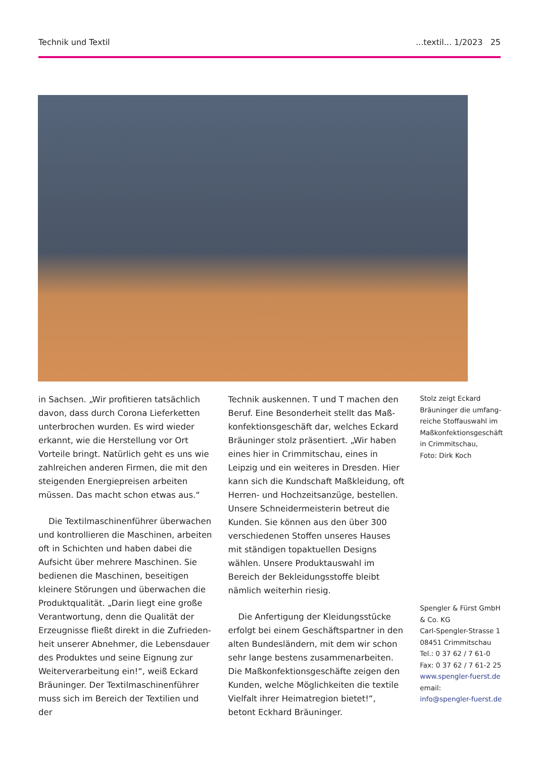Technik und Textil...textil... 1/2023 25
in Sachsen. „Wir profitieren tatsächlich davon, dass durch Corona Lieferketten unterbrochen wurden. Es wird wieder erkannt, wie die Herstellung vor Ort Vorteile bringt. Natürlich geht es uns wie zahlreichen anderen Firmen, die mit den steigenden Energiepreisen arbeiten müssen. Das macht schon etwas aus.“
Die Textilmaschinenführer überwachen und kontrollieren die Maschinen, arbeiten oft in Schichten und haben dabei die Aufsicht über mehrere Maschinen. Sie bedienen die Maschinen, beseitigen kleinere Störungen und überwachen die Produktqualität. „Darin liegt eine große Verantwortung, denn die Qualität der Erzeugnisse fließt direkt in die Zufrieden­heit unserer Abnehmer, die Lebensdauer des Produktes und seine Eignung zur Weiterverarbeitung ein!“, weiß Eckard Bräuninger. Der Textilmaschinenführer muss sich im Bereich der Textilien und der
Technik auskennen. T und T machen den Beruf. Eine Besonderheit stellt das Maß­konfektionsgeschäft dar, welches Eckard Bräuninger stolz präsentiert. „Wir haben eines hier in Crimmitschau, eines in Leipzig und ein weiteres in Dresden. Hier kann sich die Kundschaft Maßkleidung, oft Herren- und Hochzeitsanzüge, bestellen. Unsere Schneidermeisterin betreut die Kunden. Sie können aus den über 300 verschiedenen Stoffen unseres Hauses mit ständigen top­aktuellen Designs wählen. Unsere Produkt­auswahl im Bereich der Bekleidungsstoffe bleibt nämlich weiterhin riesig.
Die Anfertigung der Kleidungsstücke erfolgt bei einem Geschäftspartner in den alten Bundesländern, mit dem wir schon sehr lange bestens zusammenarbeiten. Die Maßkonfektionsgeschäfte zeigen den Kunden, welche Möglichkeiten die textile Vielfalt ihrer Heimatregion bietet!“, betont Eckhard Bräuninger.
Stolz zeigt Eckard Bräuninger die umfang­reiche Stoffauswahl im Maßkonfektionsgeschäft in Crimmitschau,
Foto: Dirk Koch
Spengler & Fürst GmbH & Co. KG
Carl-Spengler-Strasse 1
08451 Crimmitschau
Tel.: 0 37 62 / 7 61-0
Fax: 0 37 62 / 7 61-2 25
www.spengler-fuerst.de
email:
info@spengler-fuerst.de